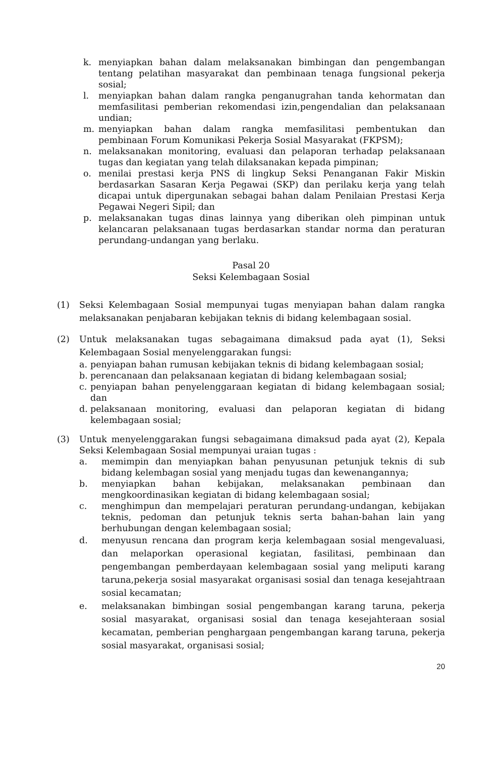k. menyiapkan bahan dalam melaksanakan bimbingan dan pengembangan tentang pelatihan masyarakat dan pembinaan tenaga fungsional pekerja sosial;
l. menyiapkan bahan dalam rangka penganugrahan tanda kehormatan dan memfasilitasi pemberian rekomendasi izin,pengendalian dan pelaksanaan undian;
m. menyiapkan bahan dalam rangka memfasilitasi pembentukan dan pembinaan Forum Komunikasi Pekerja Sosial Masyarakat (FKPSM);
n. melaksanakan monitoring, evaluasi dan pelaporan terhadap pelaksanaan tugas dan kegiatan yang telah dilaksanakan kepada pimpinan;
o. menilai prestasi kerja PNS di lingkup Seksi Penanganan Fakir Miskin berdasarkan Sasaran Kerja Pegawai (SKP) dan perilaku kerja yang telah dicapai untuk dipergunakan sebagai bahan dalam Penilaian Prestasi Kerja Pegawai Negeri Sipil; dan
p. melaksanakan tugas dinas lainnya yang diberikan oleh pimpinan untuk kelancaran pelaksanaan tugas berdasarkan standar norma dan peraturan perundang-undangan yang berlaku.
Pasal 20
Seksi Kelembagaan Sosial
(1) Seksi Kelembagaan Sosial mempunyai tugas menyiapan bahan dalam rangka melaksanakan penjabaran kebijakan teknis di bidang kelembagaan sosial.
(2) Untuk melaksanakan tugas sebagaimana dimaksud pada ayat (1), Seksi Kelembagaan Sosial menyelenggarakan fungsi:
a. penyiapan bahan rumusan kebijakan teknis di bidang kelembagaan sosial;
b. perencanaan dan pelaksanaan kegiatan di bidang kelembagaan sosial;
c. penyiapan bahan penyelenggaraan kegiatan di bidang kelembagaan sosial; dan
d. pelaksanaan monitoring, evaluasi dan pelaporan kegiatan di bidang kelembagaan sosial;
(3) Untuk menyelenggarakan fungsi sebagaimana dimaksud pada ayat (2), Kepala Seksi Kelembagaan Sosial mempunyai uraian tugas :
a. memimpin dan menyiapkan bahan penyusunan petunjuk teknis di sub bidang kelembagan sosial yang menjadu tugas dan kewenangannya;
b. menyiapkan bahan kebijakan, melaksanakan pembinaan dan mengkoordinasikan kegiatan di bidang kelembagaan sosial;
c. menghimpun dan mempelajari peraturan perundang-undangan, kebijakan teknis, pedoman dan petunjuk teknis serta bahan-bahan lain yang berhubungan dengan kelembagaan sosial;
d. menyusun rencana dan program kerja kelembagaan sosial mengevaluasi, dan melaporkan operasional kegiatan, fasilitasi, pembinaan dan pengembangan pemberdayaan kelembagaan sosial yang meliputi karang taruna,pekerja sosial masyarakat organisasi sosial dan tenaga kesejahtraan sosial kecamatan;
e. melaksanakan bimbingan sosial pengembangan karang taruna, pekerja sosial masyarakat, organisasi sosial dan tenaga kesejahteraan sosial kecamatan, pemberian penghargaan pengembangan karang taruna, pekerja sosial masyarakat, organisasi sosial;
20